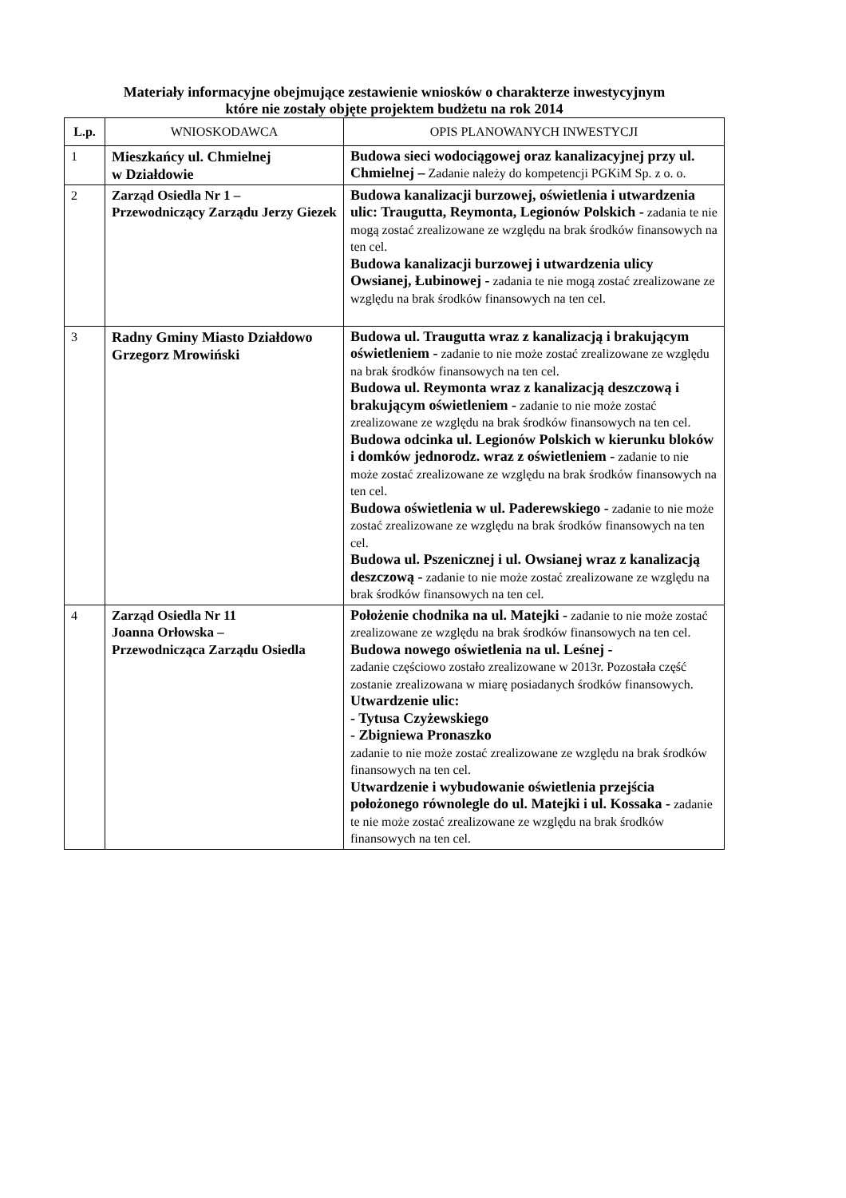Materiały informacyjne obejmujące zestawienie wniosków o charakterze inwestycyjnym
które nie zostały objęte projektem budżetu na rok 2014
| L.p. | WNIOSKODAWCA | OPIS PLANOWANYCH INWESTYCJI |
| --- | --- | --- |
| 1 | Mieszkańcy ul. Chmielnej w Działdowie | Budowa sieci wodociągowej oraz kanalizacyjnej przy ul. Chmielnej – Zadanie należy do kompetencji PGKiM Sp. z o. o. |
| 2 | Zarząd Osiedla Nr 1 – Przewodniczący Zarządu Jerzy Giezek | Budowa kanalizacji burzowej, oświetlenia i utwardzenia ulic: Traugutta, Reymonta, Legionów Polskich - zadania te nie mogą zostać zrealizowane ze względu na brak środków finansowych na ten cel. Budowa kanalizacji burzowej i utwardzenia ulicy Owsianej, Łubinowej - zadania te nie mogą zostać zrealizowane ze względu na brak środków finansowych na ten cel. |
| 3 | Radny Gminy Miasto Działdowo Grzegorz Mrowiński | Budowa ul. Traugutta wraz z kanalizacją i brakującym oświetleniem - zadanie to nie może zostać zrealizowane ze względu na brak środków finansowych na ten cel. Budowa ul. Reymonta wraz z kanalizacją deszczową i brakującym oświetleniem - zadanie to nie może zostać zrealizowane ze względu na brak środków finansowych na ten cel. Budowa odcinka ul. Legionów Polskich w kierunku bloków i domków jednorodz. wraz z oświetleniem - zadanie to nie może zostać zrealizowane ze względu na brak środków finansowych na ten cel. Budowa oświetlenia w ul. Paderewskiego - zadanie to nie może zostać zrealizowane ze względu na brak środków finansowych na ten cel. Budowa ul. Pszenicznej i ul. Owsianej wraz z kanalizacją deszczową - zadanie to nie może zostać zrealizowane ze względu na brak środków finansowych na ten cel. |
| 4 | Zarząd Osiedla Nr 11 Joanna Orłowska – Przewodnicząca Zarządu Osiedla | Położenie chodnika na ul. Matejki - zadanie to nie może zostać zrealizowane ze względu na brak środków finansowych na ten cel. Budowa nowego oświetlenia na ul. Leśnej - zadanie częściowo zostało zrealizowane w 2013r. Pozostała część zostanie zrealizowana w miarę posiadanych środków finansowych. Utwardzenie ulic: - Tytusa Czyżewskiego - Zbigniewa Pronaszko zadanie to nie może zostać zrealizowane ze względu na brak środków finansowych na ten cel. Utwardzenie i wybudowanie oświetlenia przejścia położonego równolegle do ul. Matejki i ul. Kossaka - zadanie te nie może zostać zrealizowane ze względu na brak środków finansowych na ten cel. |